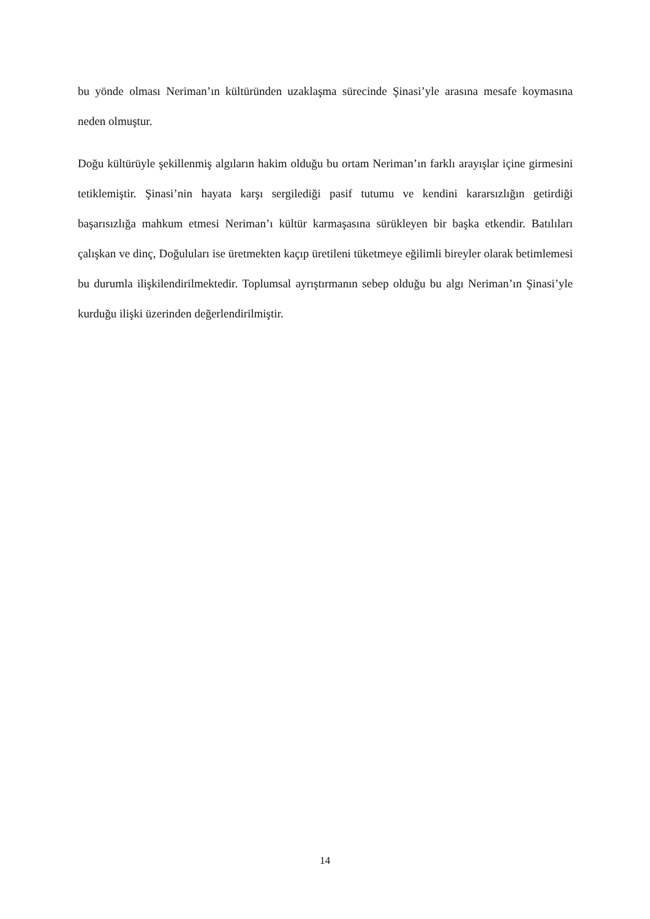bu yönde olması Neriman’ın kültüründen uzaklaşma sürecinde Şinasi’yle arasına mesafe koymasına neden olmuştur.
Doğu kültürüyle şekillenmiş algıların hakim olduğu bu ortam Neriman’ın farklı arayışlar içine girmesini tetiklemiştir. Şinasi’nin hayata karşı sergilediği pasif tutumu ve kendini kararsızlığın getirdiği başarısızlığa mahkum etmesi Neriman’ı kültür karmaşasına sürükleyen bir başka etkendir. Batılıları çalışkan ve dinç, Doğuluları ise üretmekten kaçıp üretileni tüketmeye eğilimli bireyler olarak betimlemesi bu durumla ilişkilendirilmektedir. Toplumsal ayrıştırmanın sebep olduğu bu algı Neriman’ın Şinasi’yle kurduğu ilişki üzerinden değerlendirilmiştir.
14